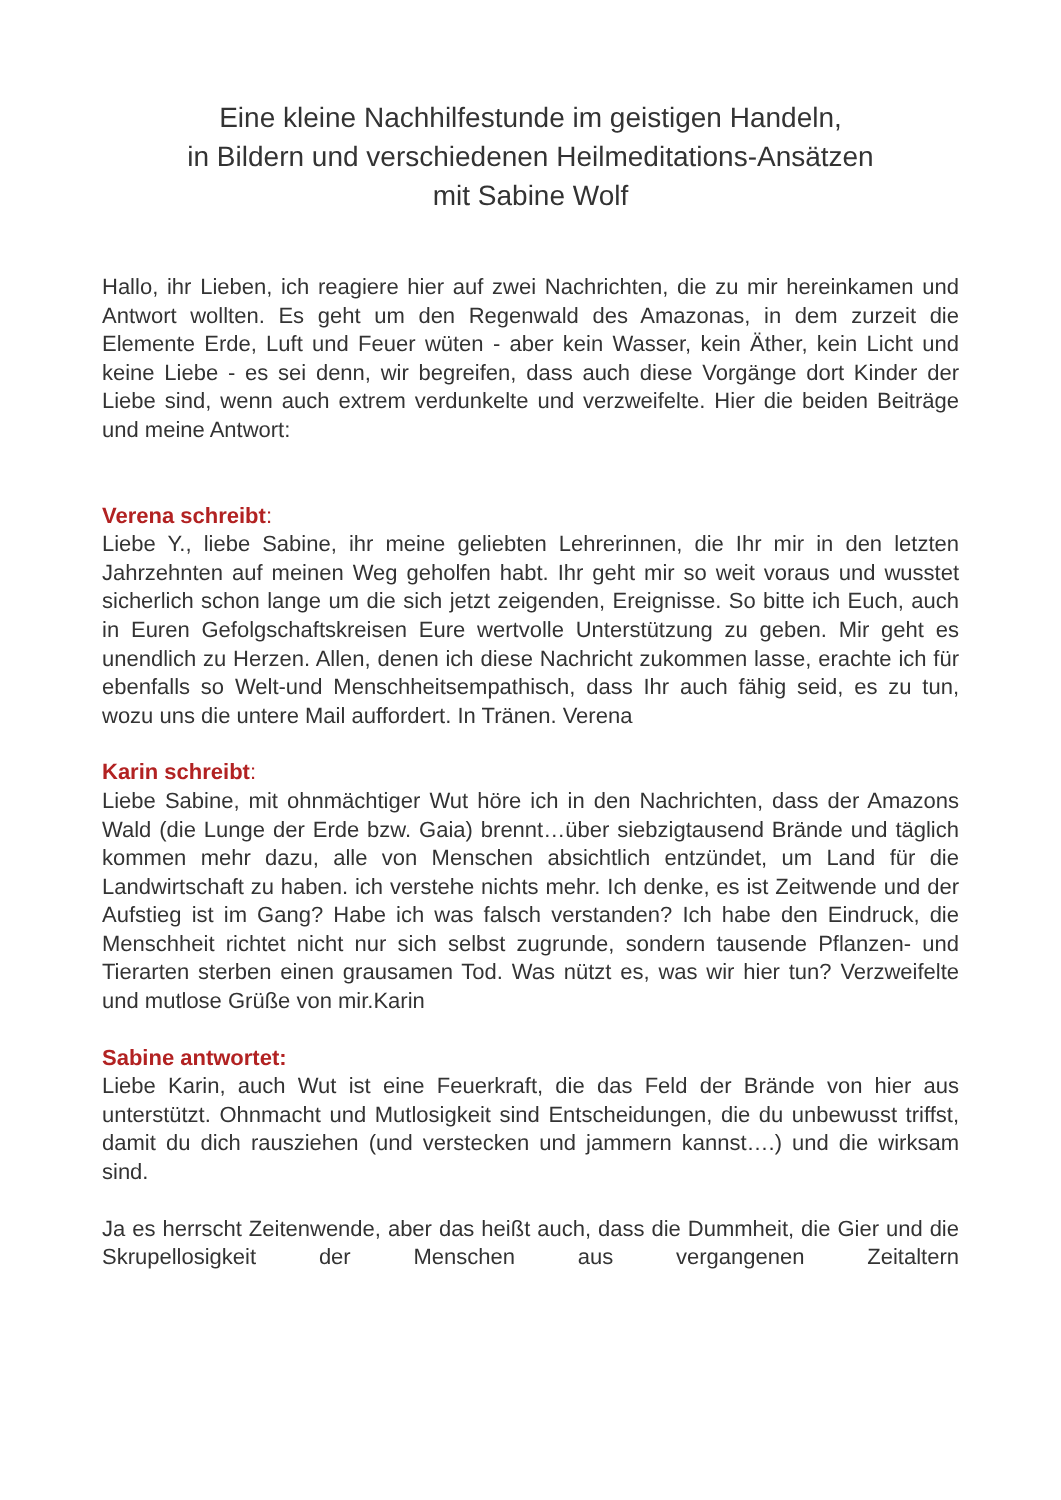Eine kleine Nachhilfestunde im geistigen Handeln,
in Bildern und verschiedenen Heilmeditations-Ansätzen
mit Sabine Wolf
Hallo, ihr Lieben, ich reagiere hier auf zwei Nachrichten, die zu mir hereinkamen und Antwort wollten. Es geht um den Regenwald des Amazonas, in dem zurzeit die Elemente Erde, Luft und Feuer wüten - aber kein Wasser, kein Äther, kein Licht und keine Liebe - es sei denn, wir begreifen, dass auch diese Vorgänge dort Kinder der Liebe sind, wenn auch extrem verdunkelte und verzweifelte. Hier die beiden Beiträge und meine Antwort:
Verena schreibt:
Liebe Y., liebe Sabine, ihr meine geliebten Lehrerinnen, die Ihr mir in den letzten Jahrzehnten auf meinen Weg geholfen habt. Ihr geht mir so weit voraus und wusstet sicherlich schon lange um die sich jetzt zeigenden, Ereignisse. So bitte ich Euch, auch in Euren Gefolgschaftskreisen Eure wertvolle Unterstützung zu geben. Mir geht es unendlich zu Herzen. Allen, denen ich diese Nachricht zukommen lasse, erachte ich für ebenfalls so Welt-und Menschheitsempathisch, dass Ihr auch fähig seid, es zu tun, wozu uns die untere Mail auffordert. In Tränen. Verena
Karin schreibt:
Liebe Sabine, mit ohnmächtiger Wut höre ich in den Nachrichten, dass der Amazons Wald (die Lunge der Erde bzw. Gaia) brennt…über siebzigtausend Brände und täglich kommen mehr dazu, alle von Menschen absichtlich entzündet, um Land für die Landwirtschaft zu haben. ich verstehe nichts mehr. Ich denke, es ist Zeitwende und der Aufstieg ist im Gang? Habe ich was falsch verstanden? Ich habe den Eindruck, die Menschheit richtet nicht nur sich selbst zugrunde, sondern tausende Pflanzen- und Tierarten sterben einen grausamen Tod. Was nützt es, was wir hier tun? Verzweifelte und mutlose Grüße von mir.Karin
Sabine antwortet:
Liebe Karin, auch Wut ist eine Feuerkraft, die das Feld der Brände von hier aus unterstützt. Ohnmacht und Mutlosigkeit sind Entscheidungen, die du unbewusst triffst, damit du dich rausziehen (und verstecken und jammern kannst….) und die wirksam sind.
Ja es herrscht Zeitenwende, aber das heißt auch, dass die Dummheit, die Gier und die Skrupellosigkeit der Menschen aus vergangenen Zeitaltern